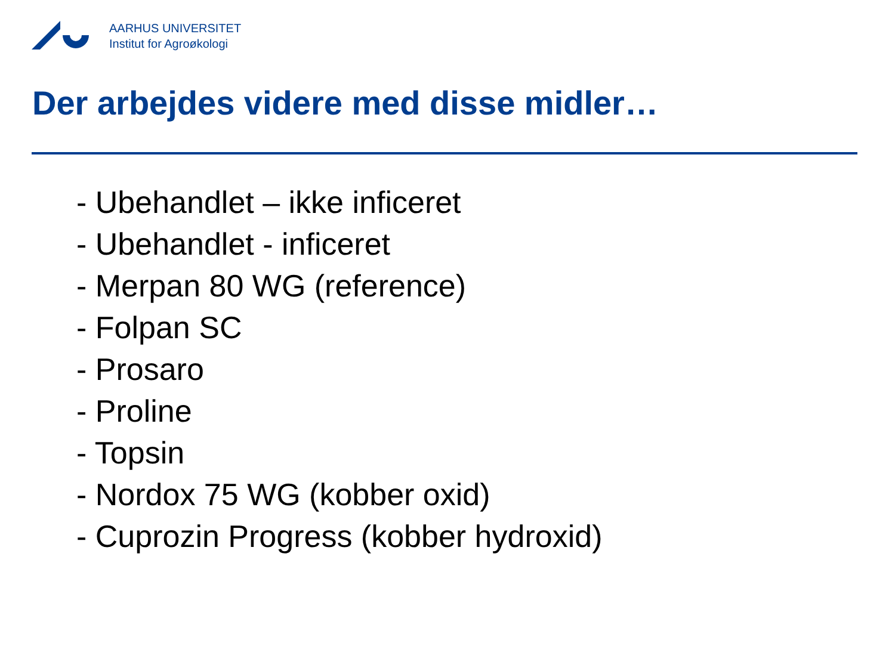AARHUS UNIVERSITET
Institut for Agroøkologi
Der arbejdes videre med disse midler…
- Ubehandlet – ikke inficeret
- Ubehandlet - inficeret
- Merpan 80 WG (reference)
- Folpan SC
- Prosaro
- Proline
- Topsin
- Nordox 75 WG (kobber oxid)
- Cuprozin Progress (kobber hydroxid)